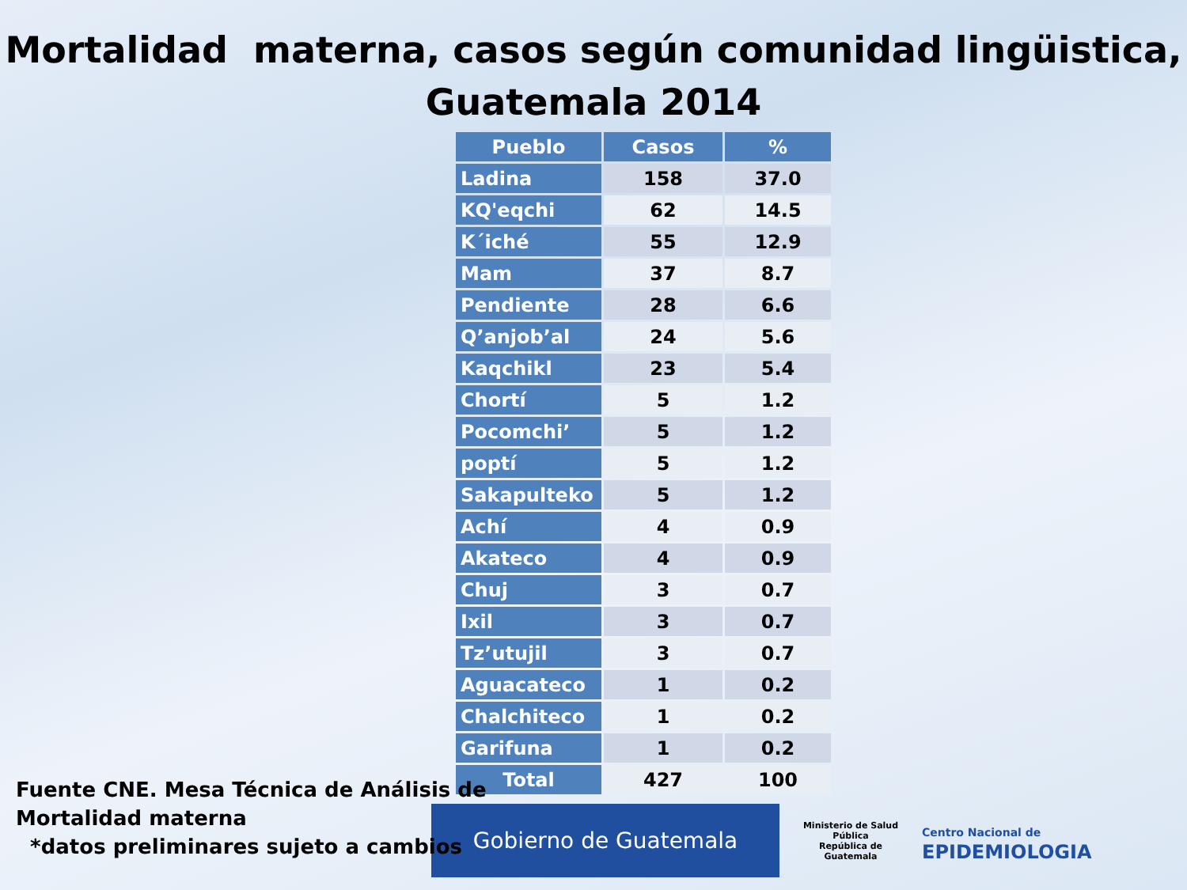Mortalidad materna, casos según comunidad lingüistica,
Guatemala 2014
| Pueblo | Casos | % |
| --- | --- | --- |
| Ladina | 158 | 37.0 |
| KQ'eqchi | 62 | 14.5 |
| K´iché | 55 | 12.9 |
| Mam | 37 | 8.7 |
| Pendiente | 28 | 6.6 |
| Q’anjob’al | 24 | 5.6 |
| Kaqchikl | 23 | 5.4 |
| Chortí | 5 | 1.2 |
| Pocomchi’ | 5 | 1.2 |
| poptí | 5 | 1.2 |
| Sakapulteko | 5 | 1.2 |
| Achí | 4 | 0.9 |
| Akateco | 4 | 0.9 |
| Chuj | 3 | 0.7 |
| Ixil | 3 | 0.7 |
| Tz’utujil | 3 | 0.7 |
| Aguacateco | 1 | 0.2 |
| Chalchiteco | 1 | 0.2 |
| Garifuna | 1 | 0.2 |
| Total | 427 | 100 |
Gobierno de Guatemala
Ministerio de Salud Pública
República de Guatemala
Centro Nacional de
EPIDEMIOLOGIA
Fuente CNE. Mesa Técnica de Análisis de
Mortalidad materna
*datos preliminares sujeto a cambios